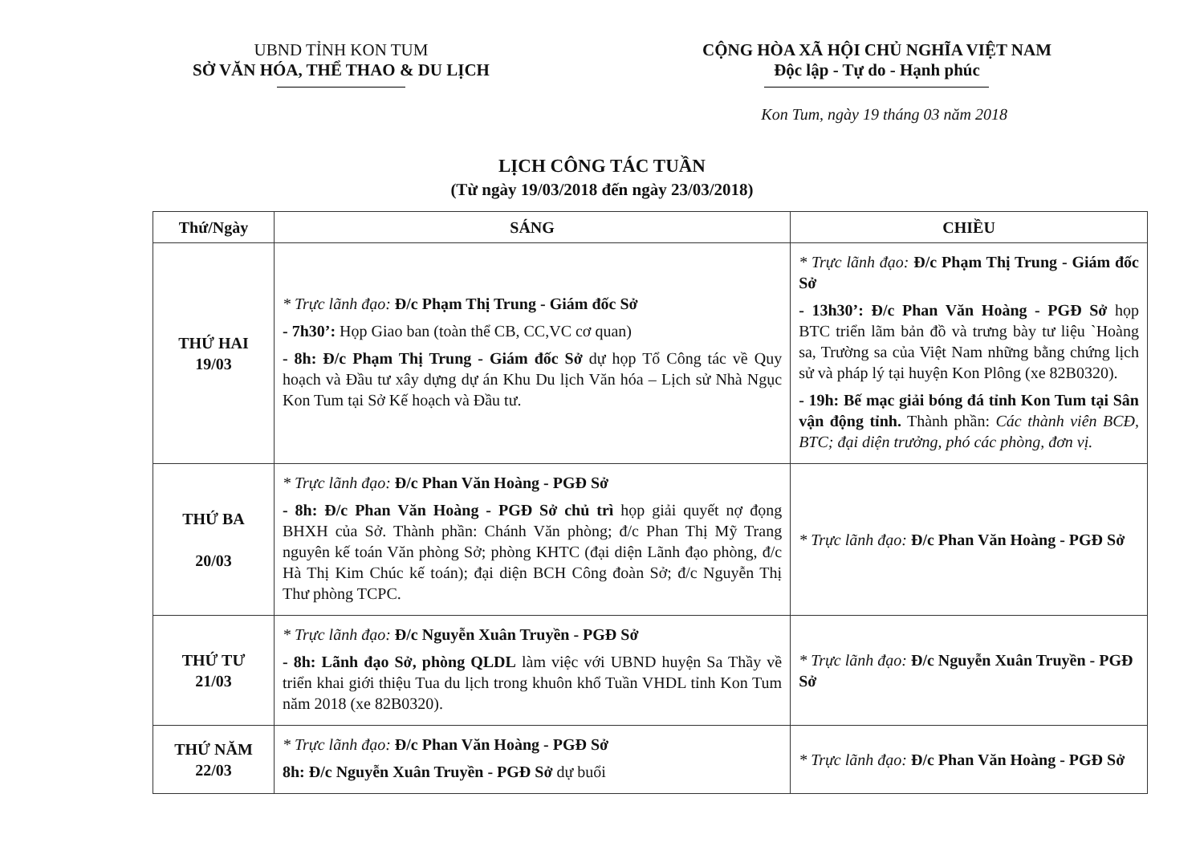UBND TỈNH KON TUM
SỞ VĂN HÓA, THỂ THAO & DU LỊCH
CỘNG HÒA XÃ HỘI CHỦ NGHĨA VIỆT NAM
Độc lập - Tự do - Hạnh phúc
Kon Tum, ngày 19 tháng 03 năm 2018
LỊCH CÔNG TÁC TUẦN
(Từ ngày 19/03/2018 đến ngày 23/03/2018)
| Thứ/Ngày | SÁNG | CHIỀU |
| --- | --- | --- |
| THỨ HAI 19/03 | * Trực lãnh đạo: Đ/c Phạm Thị Trung - Giám đốc Sở - 7h30’: Họp Giao ban (toàn thể CB, CC,VC cơ quan) - 8h: Đ/c Phạm Thị Trung - Giám đốc Sở dự họp Tổ Công tác về Quy hoạch và Đầu tư xây dựng dự án Khu Du lịch Văn hóa – Lịch sử Nhà Ngục Kon Tum tại Sở Kế hoạch và Đầu tư. | * Trực lãnh đạo: Đ/c Phạm Thị Trung - Giám đốc Sở - 13h30’: Đ/c Phan Văn Hoàng - PGĐ Sở họp BTC triển lãm bản đồ và trưng bày tư liệu `Hoàng sa, Trường sa của Việt Nam những bằng chứng lịch sử và pháp lý tại huyện Kon Plông (xe 82B0320). - 19h: Bế mạc giải bóng đá tỉnh Kon Tum tại Sân vận động tỉnh. Thành phần: Các thành viên BCĐ, BTC; đại diện trưởng, phó các phòng, đơn vị. |
| THỨ BA 20/03 | * Trực lãnh đạo: Đ/c Phan Văn Hoàng - PGĐ Sở - 8h: Đ/c Phan Văn Hoàng - PGĐ Sở chủ trì họp giải quyết nợ đọng BHXH của Sở. Thành phần: Chánh Văn phòng; đ/c Phan Thị Mỹ Trang nguyên kế toán Văn phòng Sở; phòng KHTC (đại diện Lãnh đạo phòng, đ/c Hà Thị Kim Chúc kế toán); đại diện BCH Công đoàn Sở; đ/c Nguyễn Thị Thư phòng TCPC. | * Trực lãnh đạo: Đ/c Phan Văn Hoàng - PGĐ Sở |
| THỨ TƯ 21/03 | * Trực lãnh đạo: Đ/c Nguyễn Xuân Truyền - PGĐ Sở - 8h: Lãnh đạo Sở, phòng QLDL làm việc với UBND huyện Sa Thầy về triển khai giới thiệu Tua du lịch trong khuôn khổ Tuần VHDL tỉnh Kon Tum năm 2018 (xe 82B0320). | * Trực lãnh đạo: Đ/c Nguyễn Xuân Truyền - PGĐ Sở |
| THỨ NĂM 22/03 | * Trực lãnh đạo: Đ/c Phan Văn Hoàng - PGĐ Sở 8h: Đ/c Nguyễn Xuân Truyền - PGĐ Sở dự buổi | * Trực lãnh đạo: Đ/c Phan Văn Hoàng - PGĐ Sở |